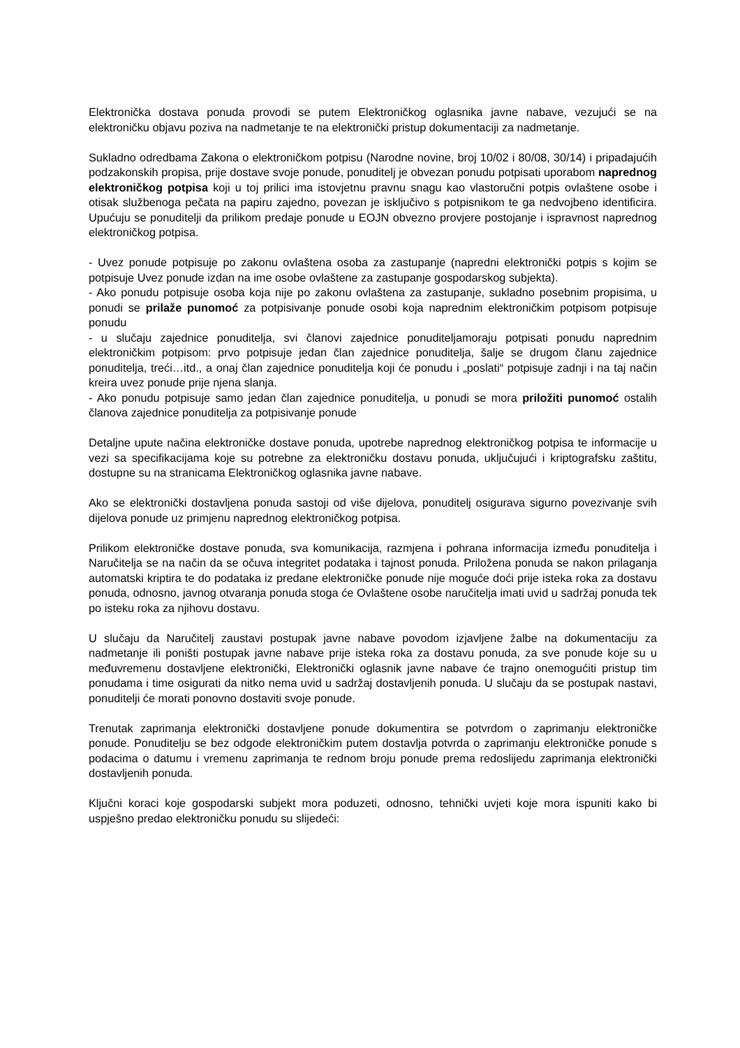Elektronička dostava ponuda provodi se putem Elektroničkog oglasnika javne nabave, vezujući se na elektroničku objavu poziva na nadmetanje te na elektronički pristup dokumentaciji za nadmetanje.
Sukladno odredbama Zakona o elektroničkom potpisu (Narodne novine, broj 10/02 i 80/08, 30/14) i pripadajućih podzakonskih propisa, prije dostave svoje ponude, ponuditelj je obvezan ponudu potpisati uporabom naprednog elektroničkog potpisa koji u toj prilici ima istovjetnu pravnu snagu kao vlastoručni potpis ovlaštene osobe i otisak službenoga pečata na papiru zajedno, povezan je isključivo s potpisnikom te ga nedvojbeno identificira. Upućuju se ponuditelji da prilikom predaje ponude u EOJN obvezno provjere postojanje i ispravnost naprednog elektroničkog potpisa.
- Uvez ponude potpisuje po zakonu ovlaštena osoba za zastupanje (napredni elektronički potpis s kojim se potpisuje Uvez ponude izdan na ime osobe ovlaštene za zastupanje gospodarskog subjekta).
- Ako ponudu potpisuje osoba koja nije po zakonu ovlaštena za zastupanje, sukladno posebnim propisima, u ponudi se prilaže punomoć za potpisivanje ponude osobi koja naprednim elektroničkim potpisom potpisuje ponudu
- u slučaju zajednice ponuditelja, svi članovi zajednice ponuditeljamoraju potpisati ponudu naprednim elektroničkim potpisom: prvo potpisuje jedan član zajednice ponuditelja, šalje se drugom članu zajednice ponuditelja, treći…itd., a onaj član zajednice ponuditelja koji će ponudu i „poslati“ potpisuje zadnji i na taj način kreira uvez ponude prije njena slanja.
- Ako ponudu potpisuje samo jedan član zajednice ponuditelja, u ponudi se mora priložiti punomoć ostalih članova zajednice ponuditelja za potpisivanje ponude
Detaljne upute načina elektroničke dostave ponuda, upotrebe naprednog elektroničkog potpisa te informacije u vezi sa specifikacijama koje su potrebne za elektroničku dostavu ponuda, uključujući i kriptografsku zaštitu, dostupne su na stranicama Elektroničkog oglasnika javne nabave.
Ako se elektronički dostavljena ponuda sastoji od više dijelova, ponuditelj osigurava sigurno povezivanje svih dijelova ponude uz primjenu naprednog elektroničkog potpisa.
Prilikom elektroničke dostave ponuda, sva komunikacija, razmjena i pohrana informacija između ponuditelja i Naručitelja se na način da se očuva integritet podataka i tajnost ponuda. Priložena ponuda se nakon prilaganja automatski kriptira te do podataka iz predane elektroničke ponude nije moguće doći prije isteka roka za dostavu ponuda, odnosno, javnog otvaranja ponuda stoga će Ovlaštene osobe naručitelja imati uvid u sadržaj ponuda tek po isteku roka za njihovu dostavu.
U slučaju da Naručitelj zaustavi postupak javne nabave povodom izjavljene žalbe na dokumentaciju za nadmetanje ili poništi postupak javne nabave prije isteka roka za dostavu ponuda, za sve ponude koje su u međuvremenu dostavljene elektronički, Elektronički oglasnik javne nabave će trajno onemogućiti pristup tim ponudama i time osigurati da nitko nema uvid u sadržaj dostavljenih ponuda. U slučaju da se postupak nastavi, ponuditelji će morati ponovno dostaviti svoje ponude.
Trenutak zaprimanja elektronički dostavljene ponude dokumentira se potvrdom o zaprimanju elektroničke ponude. Ponuditelju se bez odgode elektroničkim putem dostavlja potvrda o zaprimanju elektroničke ponude s podacima o datumu i vremenu zaprimanja te rednom broju ponude prema redoslijedu zaprimanja elektronički dostavljenih ponuda.
Ključni koraci koje gospodarski subjekt mora poduzeti, odnosno, tehnički uvjeti koje mora ispuniti kako bi uspješno predao elektroničku ponudu su slijedeći: